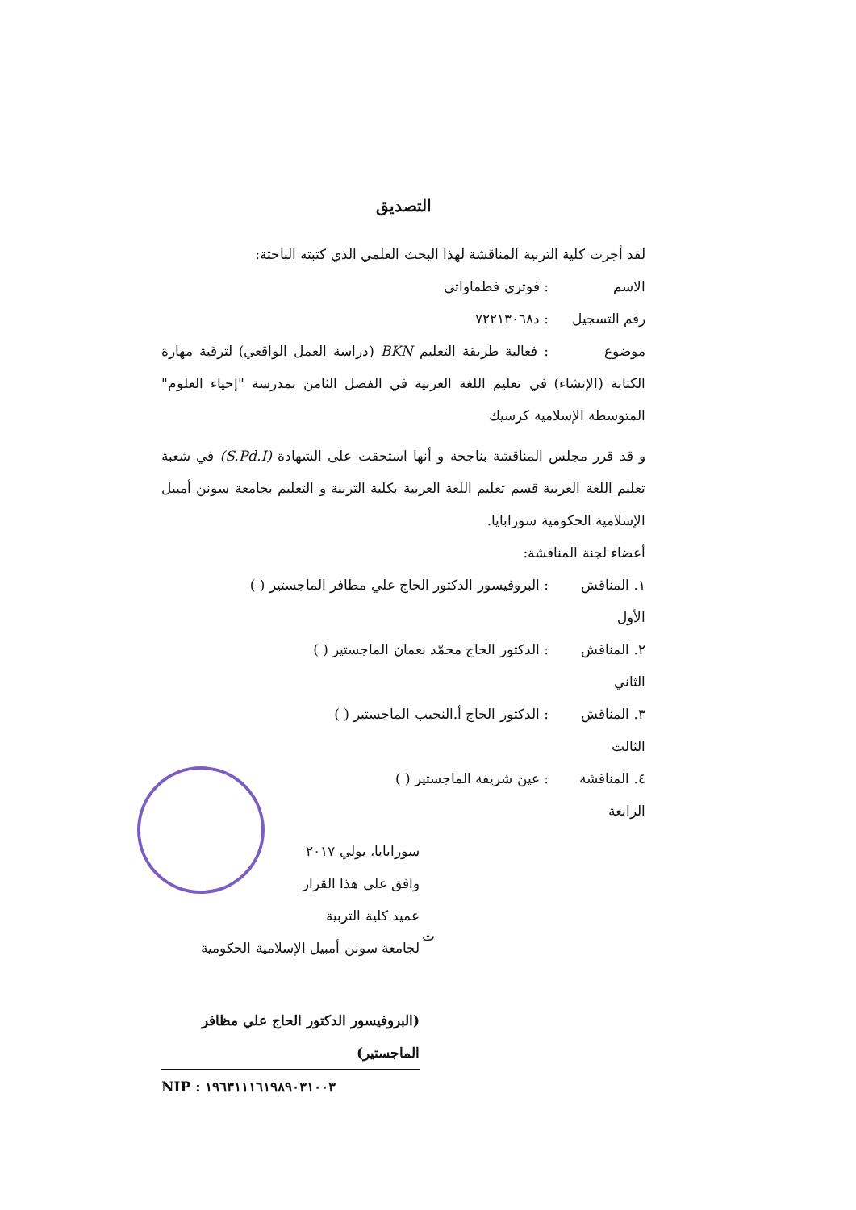التصديق
لقد أجرت كلية التربية المناقشة لهذا البحث العلمي الذي كتبته الباحثة:
الاسم: فوتري فطماواتي
رقم التسجيل: د٧٢٢١٣٠٦٨
موضوع: فعالية طريقة التعليم BKN (دراسة العمل الواقعي) لترقية مهارة الكتابة (الإنشاء) في تعليم اللغة العربية في الفصل الثامن بمدرسة "إحياء العلوم" المتوسطة الإسلامية كرسيك
و قد قرر مجلس المناقشة بناجحة و أنها استحقت على الشهادة (S.Pd.I) في شعبة تعليم اللغة العربية قسم تعليم اللغة العربية بكلية التربية و التعليم بجامعة سونن أمبيل الإسلامية الحكومية سورابايا.
أعضاء لجنة المناقشة:
١. المناقش الأول: البروفيسور الدكتور الحاج علي مظافر الماجستير ( )
٢. المناقش الثاني: الدكتور الحاج محمّد نعمان الماجستير ( )
٣. المناقش الثالث: الدكتور الحاج أ.النجيب الماجستير ( )
٤. المناقشة الرابعة: عين شريفة الماجستير ( )
سورابايا، يولي ٢٠١٧
وافق على هذا القرار
عميد كلية التربية
لجامعة سونن أمبيل الإسلامية الحكومية
(البروفيسور الدكتور الحاج علي مظافر الماجستير)
NIP : ١٩٦٣١١١٦١٩٨٩٠٣١٠٠٣
ث